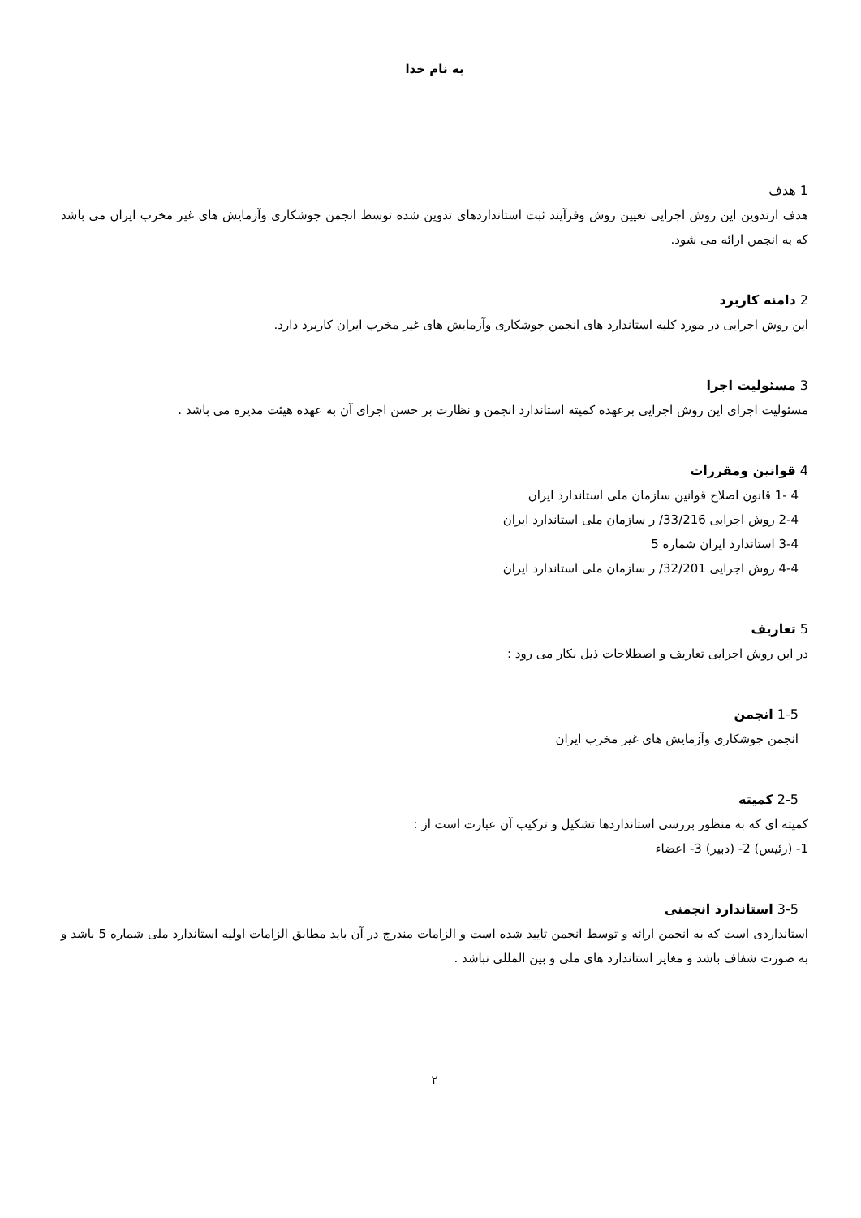به نام خدا
1 هدف
هدف ازتدوین این روش اجرایی تعیین روش وفرآیند ثبت استانداردهای تدوین شده توسط انجمن جوشکاری وآزمایش های غیر مخرب ایران می باشد که به انجمن ارائه می شود.
2 دامنه کاربرد
این روش اجرایی در مورد کلیه استاندارد های انجمن جوشکاری وآزمایش های غیر مخرب ایران کاربرد دارد.
3 مسئولیت اجرا
مسئولیت اجرای این روش اجرایی برعهده کمیته استاندارد انجمن و نظارت بر حسن اجرای آن به عهده هیئت مدیره می باشد .
4 قوانین ومقررات
4 -1 قانون اصلاح قوانین سازمان ملی استاندارد ایران
2-4 روش اجرایی 33/216/ ر سازمان ملی استاندارد ایران
3-4 استاندارد ایران شماره 5
4-4 روش اجرایی 32/201/ ر سازمان ملی استاندارد ایران
5 تعاریف
در این روش اجرایی تعاریف و اصطلاحات ذیل بکار می رود :
1-5 انجمن
انجمن جوشکاری وآزمایش های غیر مخرب ایران
2-5 کمیته
کمیته ای که به منظور بررسی استانداردها تشکیل و ترکیب آن عبارت است از :
1- (رئیس) 2- (دبیر) 3- اعضاء
3-5 استاندارد انجمنی
استانداردی است که به انجمن ارائه و توسط انجمن تایید شده است و الزامات مندرج در آن باید مطابق الزامات اولیه استاندارد ملی شماره 5 باشد و به صورت شفاف باشد و مغایر استاندارد های ملی و بین المللی نباشد .
۲